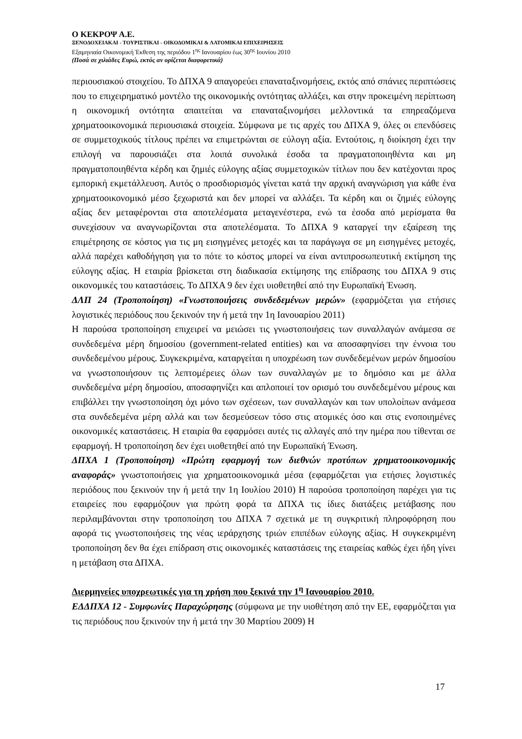Ο ΚΕΚΡΟΨ Α.Ε.
ΞΕΝΟΔΟΧΕΙΑΚΑΙ - ΤΟΥΡΙΣΤΙΚΑΙ - ΟΙΚΟΔΟΜΙΚΑΙ & ΛΑΤΟΜΙΚΑΙ ΕΠΙΧΕΙΡΗΣΕΙΣ
Εξαμηνιαία Οικονομική Έκθεση της περιόδου 1<sup>ης</sup> Ιανουαρίου έως 30<sup>ης</sup> Ιουνίου 2010
(Ποσά σε χιλιάδες Ευρώ, εκτός αν ορίζεται διαφορετικά)
περιουσιακού στοιχείου. Το ΔΠΧΑ 9 απαγορεύει επαναταξινομήσεις, εκτός από σπάνιες περιπτώσεις που το επιχειρηματικό μοντέλο της οικονομικής οντότητας αλλάξει, και στην προκειμένη περίπτωση η οικονομική οντότητα απαιτείται να επαναταξινομήσει μελλοντικά τα επηρεαζόμενα χρηματοοικονομικά περιουσιακά στοιχεία. Σύμφωνα με τις αρχές του ΔΠΧΑ 9, όλες οι επενδύσεις σε συμμετοχικούς τίτλους πρέπει να επιμετρώνται σε εύλογη αξία. Εντούτοις, η διοίκηση έχει την επιλογή να παρουσιάζει στα λοιπά συνολικά έσοδα τα πραγματοποιηθέντα και μη πραγματοποιηθέντα κέρδη και ζημιές εύλογης αξίας συμμετοχικών τίτλων που δεν κατέχονται προς εμπορική εκμετάλλευση. Αυτός ο προσδιορισμός γίνεται κατά την αρχική αναγνώριση για κάθε ένα χρηματοοικονομικό μέσο ξεχωριστά και δεν μπορεί να αλλάξει. Τα κέρδη και οι ζημιές εύλογης αξίας δεν μεταφέρονται στα αποτελέσματα μεταγενέστερα, ενώ τα έσοδα από μερίσματα θα συνεχίσουν να αναγνωρίζονται στα αποτελέσματα. Το ΔΠΧΑ 9 καταργεί την εξαίρεση της επιμέτρησης σε κόστος για τις μη εισηγμένες μετοχές και τα παράγωγα σε μη εισηγμένες μετοχές, αλλά παρέχει καθοδήγηση για το πότε το κόστος μπορεί να είναι αντιπροσωπευτική εκτίμηση της εύλογης αξίας. Η εταιρία βρίσκεται στη διαδικασία εκτίμησης της επίδρασης του ΔΠΧΑ 9 στις οικονομικές του καταστάσεις. Το ΔΠΧΑ 9 δεν έχει υιοθετηθεί από την Ευρωπαϊκή Ένωση.
ΔΛΠ 24 (Τροποποίηση) «Γνωστοποιήσεις συνδεδεμένων μερών» (εφαρμόζεται για ετήσιες λογιστικές περιόδους που ξεκινούν την ή μετά την 1η Ιανουαρίου 2011)
Η παρούσα τροποποίηση επιχειρεί να μειώσει τις γνωστοποιήσεις των συναλλαγών ανάμεσα σε συνδεδεμένα μέρη δημοσίου (government-related entities) και να αποσαφηνίσει την έννοια του συνδεδεμένου μέρους. Συγκεκριμένα, καταργείται η υποχρέωση των συνδεδεμένων μερών δημοσίου να γνωστοποιήσουν τις λεπτομέρειες όλων των συναλλαγών με το δημόσιο και με άλλα συνδεδεμένα μέρη δημοσίου, αποσαφηνίζει και απλοποιεί τον ορισμό του συνδεδεμένου μέρους και επιβάλλει την γνωστοποίηση όχι μόνο των σχέσεων, των συναλλαγών και των υπολοίπων ανάμεσα στα συνδεδεμένα μέρη αλλά και των δεσμεύσεων τόσο στις ατομικές όσο και στις ενοποιημένες οικονομικές καταστάσεις. Η εταιρία θα εφαρμόσει αυτές τις αλλαγές από την ημέρα που τίθενται σε εφαρμογή. Η τροποποίηση δεν έχει υιοθετηθεί από την Ευρωπαϊκή Ένωση.
ΔΠΧΑ 1 (Τροποποίηση) «Πρώτη εφαρμογή των διεθνών προτύπων χρηματοοικονομικής αναφοράς» γνωστοποιήσεις για χρηματοοικονομικά μέσα (εφαρμόζεται για ετήσιες λογιστικές περιόδους που ξεκινούν την ή μετά την 1η Ιουλίου 2010) Η παρούσα τροποποίηση παρέχει για τις εταιρείες που εφαρμόζουν για πρώτη φορά τα ΔΠΧΑ τις ίδιες διατάξεις μετάβασης που περιλαμβάνονται στην τροποποίηση του ΔΠΧΑ 7 σχετικά με τη συγκριτική πληροφόρηση που αφορά τις γνωστοποιήσεις της νέας ιεράρχησης τριών επιπέδων εύλογης αξίας. Η συγκεκριμένη τροποποίηση δεν θα έχει επίδραση στις οικονομικές καταστάσεις της εταιρείας καθώς έχει ήδη γίνει η μετάβαση στα ΔΠΧΑ.
Διερμηνείες υποχρεωτικές για τη χρήση που ξεκινά την 1<sup>η</sup> Ιανουαρίου 2010.
ΕΔΔΠΧΑ 12 - Συμφωνίες Παραχώρησης (σύμφωνα με την υιοθέτηση από την ΕΕ, εφαρμόζεται για τις περιόδους που ξεκινούν την ή μετά την 30 Μαρτίου 2009) Η
17